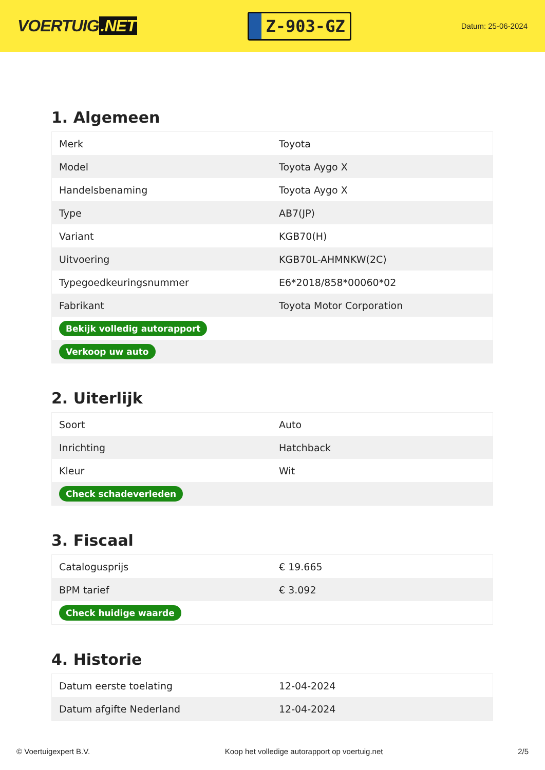VOERTUIG.NET
Z-903-GZ
Datum: 25-06-2024
1. Algemeen
| Merk | Toyota |
| Model | Toyota Aygo X |
| Handelsbenaming | Toyota Aygo X |
| Type | AB7(JP) |
| Variant | KGB70(H) |
| Uitvoering | KGB70L-AHMNKW(2C) |
| Typegoedkeuringsnummer | E6*2018/858*00060*02 |
| Fabrikant | Toyota Motor Corporation |
| Bekijk volledig autorapport | |
| Verkoop uw auto | |
2. Uiterlijk
| Soort | Auto |
| Inrichting | Hatchback |
| Kleur | Wit |
| Check schadeverleden | |
3. Fiscaal
| Catalogusprijs | € 19.665 |
| BPM tarief | € 3.092 |
| Check huidige waarde | |
4. Historie
| Datum eerste toelating | 12-04-2024 |
| Datum afgifte Nederland | 12-04-2024 |
© Voertuigexpert B.V. Koop het volledige autorapport op voertuig.net 2/5